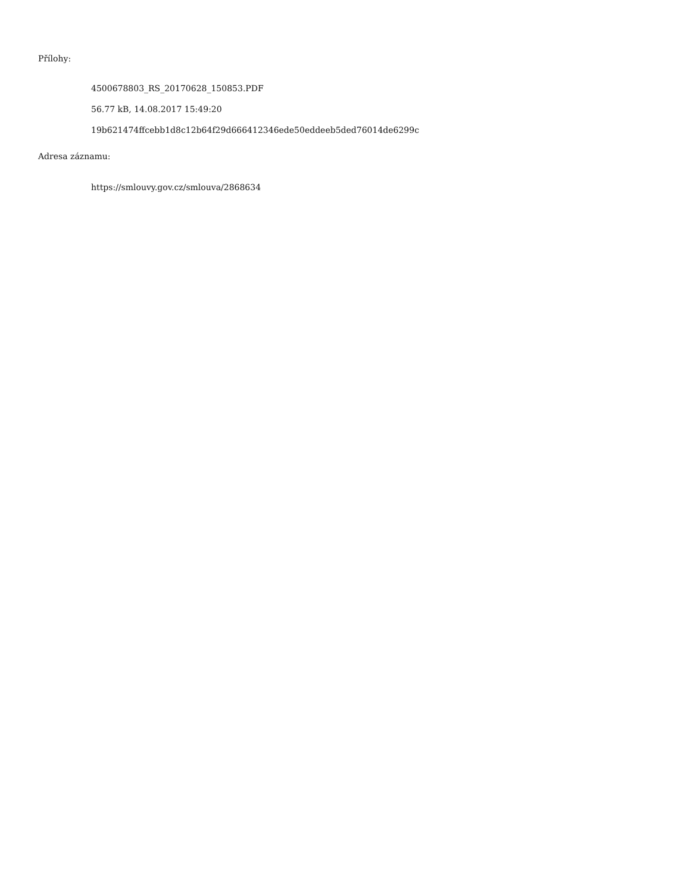Přílohy:
4500678803_RS_20170628_150853.PDF
56.77 kB, 14.08.2017 15:49:20
19b621474ffcebb1d8c12b64f29d666412346ede50eddeeb5ded76014de6299c
Adresa záznamu:
https://smlouvy.gov.cz/smlouva/2868634